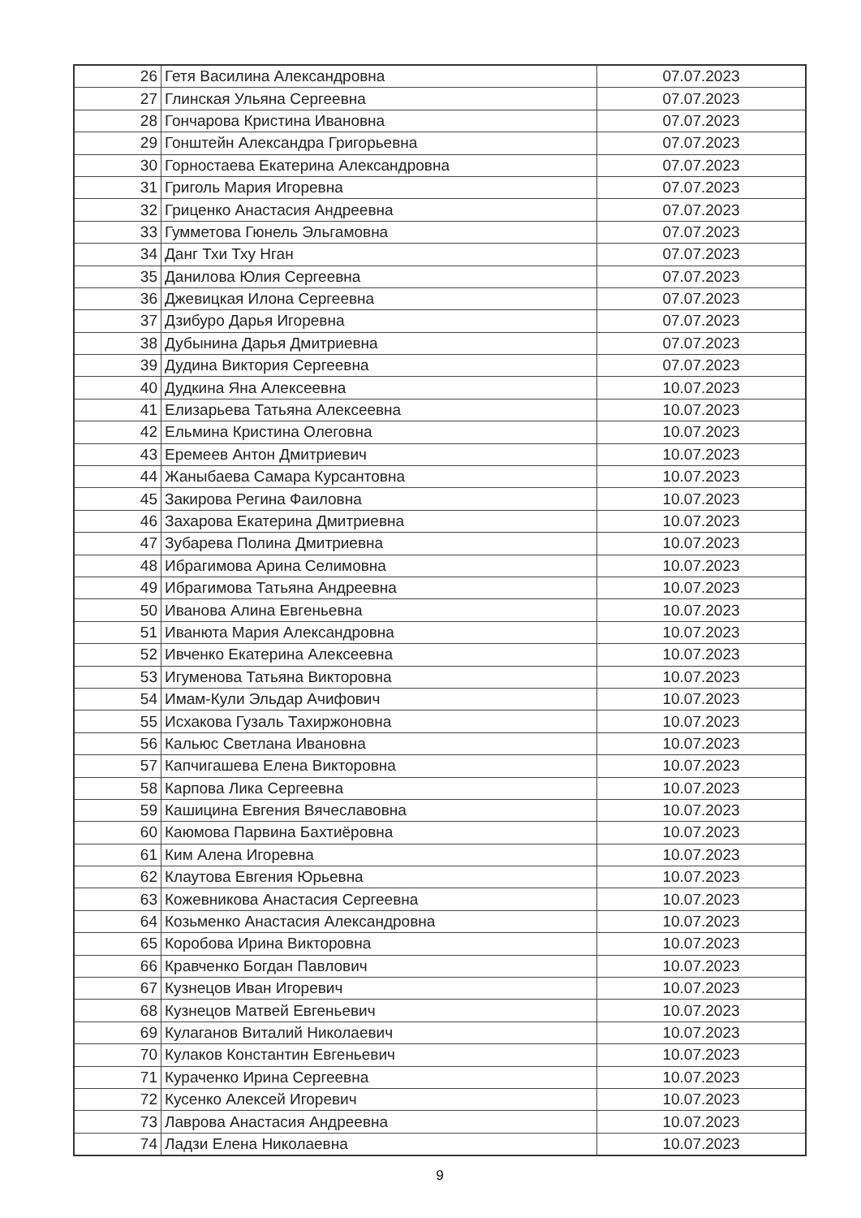| 26 | Гетя Василина Александровна | 07.07.2023 |
| 27 | Глинская Ульяна Сергеевна | 07.07.2023 |
| 28 | Гончарова Кристина Ивановна | 07.07.2023 |
| 29 | Гонштейн Александра Григорьевна | 07.07.2023 |
| 30 | Горностаева Екатерина Александровна | 07.07.2023 |
| 31 | Григоль Мария Игоревна | 07.07.2023 |
| 32 | Гриценко Анастасия Андреевна | 07.07.2023 |
| 33 | Гумметова Гюнель Эльгамовна | 07.07.2023 |
| 34 | Данг Тхи Тху Нган | 07.07.2023 |
| 35 | Данилова Юлия Сергеевна | 07.07.2023 |
| 36 | Джевицкая Илона Сергеевна | 07.07.2023 |
| 37 | Дзибуро Дарья Игоревна | 07.07.2023 |
| 38 | Дубынина Дарья Дмитриевна | 07.07.2023 |
| 39 | Дудина Виктория Сергеевна | 07.07.2023 |
| 40 | Дудкина Яна Алексеевна | 10.07.2023 |
| 41 | Елизарьева Татьяна Алексеевна | 10.07.2023 |
| 42 | Ельмина Кристина Олеговна | 10.07.2023 |
| 43 | Еремеев Антон Дмитриевич | 10.07.2023 |
| 44 | Жаныбаева Самара Курсантовна | 10.07.2023 |
| 45 | Закирова Регина Фаиловна | 10.07.2023 |
| 46 | Захарова Екатерина Дмитриевна | 10.07.2023 |
| 47 | Зубарева Полина Дмитриевна | 10.07.2023 |
| 48 | Ибрагимова Арина Селимовна | 10.07.2023 |
| 49 | Ибрагимова Татьяна Андреевна | 10.07.2023 |
| 50 | Иванова Алина Евгеньевна | 10.07.2023 |
| 51 | Иванюта Мария Александровна | 10.07.2023 |
| 52 | Ивченко Екатерина Алексеевна | 10.07.2023 |
| 53 | Игуменова Татьяна Викторовна | 10.07.2023 |
| 54 | Имам-Кули Эльдар Ачифович | 10.07.2023 |
| 55 | Исхакова Гузаль Тахиржоновна | 10.07.2023 |
| 56 | Кальюс Светлана Ивановна | 10.07.2023 |
| 57 | Капчигашева Елена Викторовна | 10.07.2023 |
| 58 | Карпова Лика Сергеевна | 10.07.2023 |
| 59 | Кашицина Евгения Вячеславовна | 10.07.2023 |
| 60 | Каюмова Парвина Бахтиёровна | 10.07.2023 |
| 61 | Ким Алена Игоревна | 10.07.2023 |
| 62 | Клаутова Евгения Юрьевна | 10.07.2023 |
| 63 | Кожевникова Анастасия Сергеевна | 10.07.2023 |
| 64 | Козьменко Анастасия Александровна | 10.07.2023 |
| 65 | Коробова Ирина Викторовна | 10.07.2023 |
| 66 | Кравченко Богдан Павлович | 10.07.2023 |
| 67 | Кузнецов Иван Игоревич | 10.07.2023 |
| 68 | Кузнецов Матвей Евгеньевич | 10.07.2023 |
| 69 | Кулаганов Виталий Николаевич | 10.07.2023 |
| 70 | Кулаков Константин Евгеньевич | 10.07.2023 |
| 71 | Кураченко Ирина Сергеевна | 10.07.2023 |
| 72 | Кусенко Алексей Игоревич | 10.07.2023 |
| 73 | Лаврова Анастасия Андреевна | 10.07.2023 |
| 74 | Ладзи Елена Николаевна | 10.07.2023 |
9